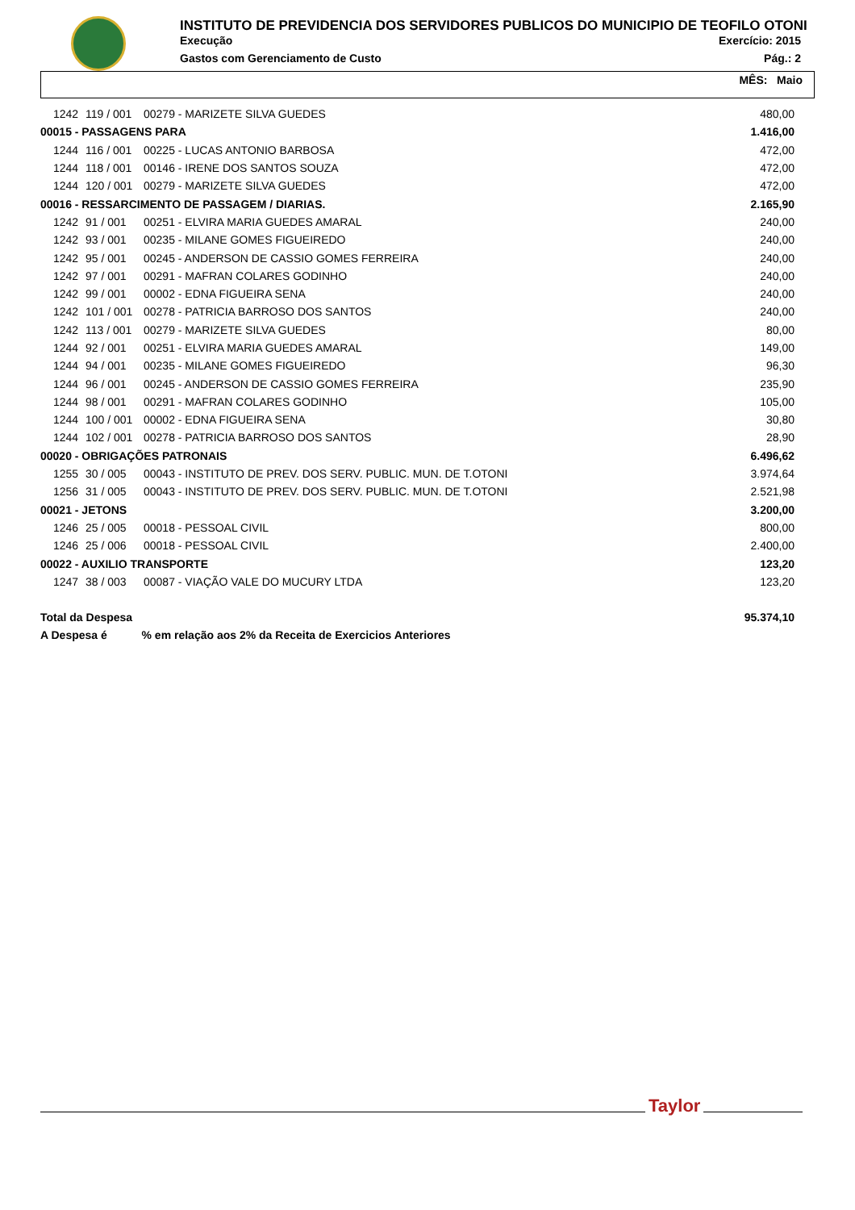INSTITUTO DE PREVIDENCIA DOS SERVIDORES PUBLICOS DO MUNICIPIO DE TEOFILO OTONI
Execução Exercício: 2015
Gastos com Gerenciamento de Custo Pág.: 2
MÊS: Maio
| 1242 | 119 / 001 | 00279 - MARIZETE SILVA GUEDES | 480,00 |
| 00015 - PASSAGENS PARA | | | 1.416,00 |
| 1244 | 116 / 001 | 00225 - LUCAS ANTONIO BARBOSA | 472,00 |
| 1244 | 118 / 001 | 00146 - IRENE DOS SANTOS SOUZA | 472,00 |
| 1244 | 120 / 001 | 00279 - MARIZETE SILVA GUEDES | 472,00 |
| 00016 - RESSARCIMENTO DE PASSAGEM / DIARIAS. | | | 2.165,90 |
| 1242 | 91 / 001 | 00251 - ELVIRA MARIA GUEDES AMARAL | 240,00 |
| 1242 | 93 / 001 | 00235 - MILANE GOMES FIGUEIREDO | 240,00 |
| 1242 | 95 / 001 | 00245 - ANDERSON DE CASSIO GOMES FERREIRA | 240,00 |
| 1242 | 97 / 001 | 00291 - MAFRAN COLARES GODINHO | 240,00 |
| 1242 | 99 / 001 | 00002 - EDNA FIGUEIRA SENA | 240,00 |
| 1242 | 101 / 001 | 00278 - PATRICIA BARROSO DOS SANTOS | 240,00 |
| 1242 | 113 / 001 | 00279 - MARIZETE SILVA GUEDES | 80,00 |
| 1244 | 92 / 001 | 00251 - ELVIRA MARIA GUEDES AMARAL | 149,00 |
| 1244 | 94 / 001 | 00235 - MILANE GOMES FIGUEIREDO | 96,30 |
| 1244 | 96 / 001 | 00245 - ANDERSON DE CASSIO GOMES FERREIRA | 235,90 |
| 1244 | 98 / 001 | 00291 - MAFRAN COLARES GODINHO | 105,00 |
| 1244 | 100 / 001 | 00002 - EDNA FIGUEIRA SENA | 30,80 |
| 1244 | 102 / 001 | 00278 - PATRICIA BARROSO DOS SANTOS | 28,90 |
| 00020 - OBRIGAÇÕES PATRONAIS | | | 6.496,62 |
| 1255 | 30 / 005 | 00043 - INSTITUTO DE PREV. DOS SERV. PUBLIC. MUN. DE T.OTONI | 3.974,64 |
| 1256 | 31 / 005 | 00043 - INSTITUTO DE PREV. DOS SERV. PUBLIC. MUN. DE T.OTONI | 2.521,98 |
| 00021 - JETONS | | | 3.200,00 |
| 1246 | 25 / 005 | 00018 - PESSOAL CIVIL | 800,00 |
| 1246 | 25 / 006 | 00018 - PESSOAL CIVIL | 2.400,00 |
| 00022 - AUXILIO TRANSPORTE | | | 123,20 |
| 1247 | 38 / 003 | 00087 - VIAÇÃO VALE DO MUCURY LTDA | 123,20 |
| Total da Despesa | | | 95.374,10 |
| A Despesa é % em relação aos 2% da Receita de Exercicios Anteriores | | | |
Taylor